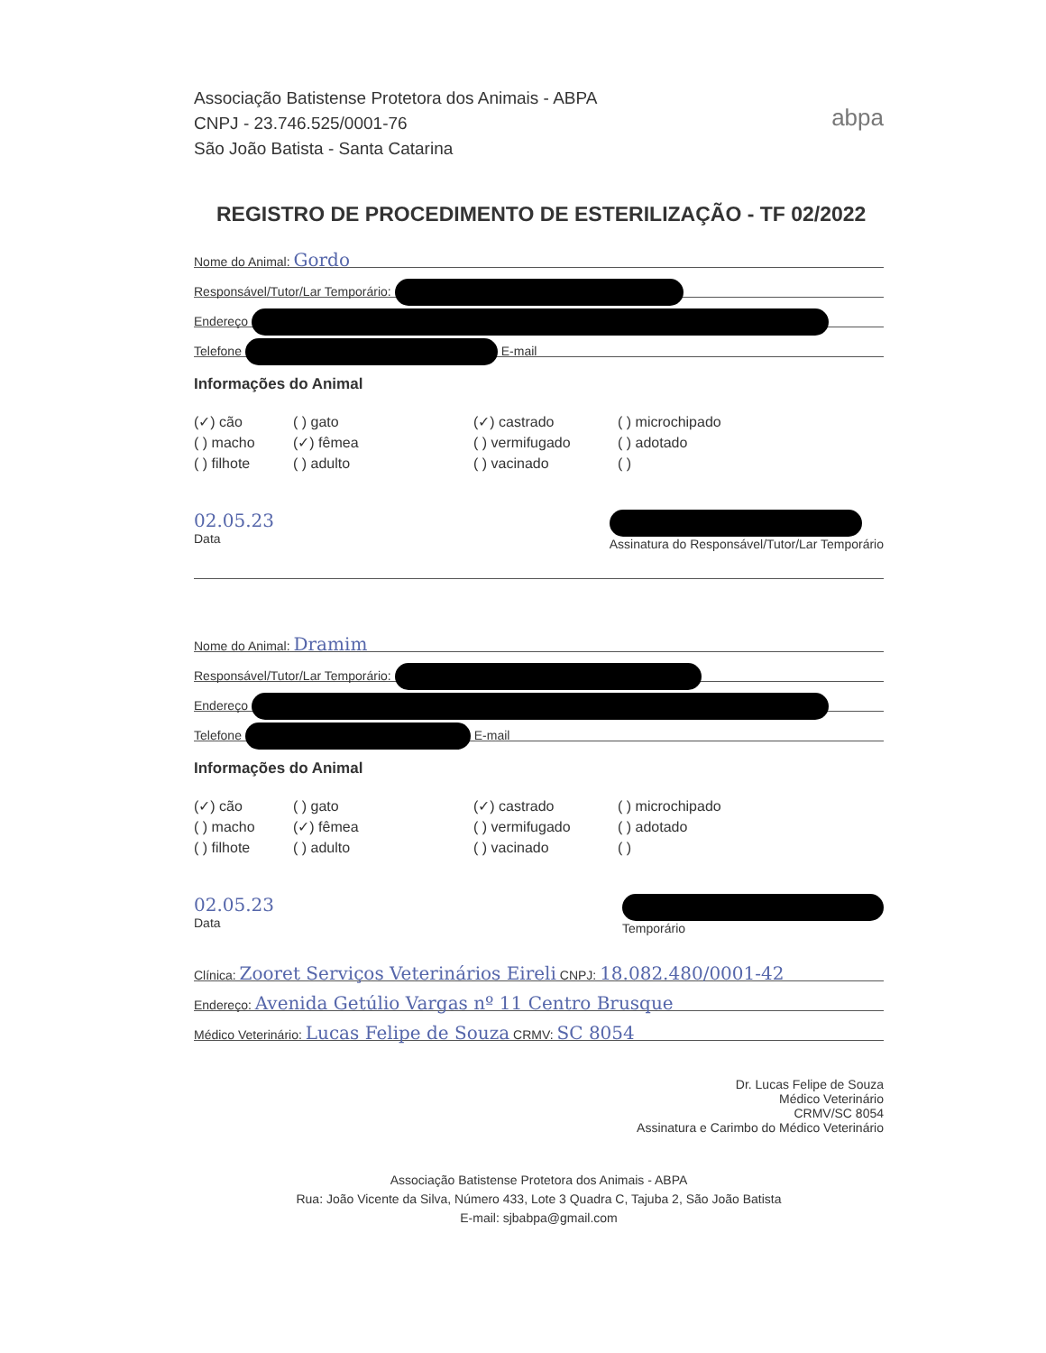Associação Batistense Protetora dos Animais - ABPA
CNPJ - 23.746.525/0001-76
São João Batista - Santa Catarina
abpa
REGISTRO DE PROCEDIMENTO DE ESTERILIZAÇÃO - TF 02/2022
Nome do Animal: Gordo
Responsável/Tutor/Lar Temporário:
Endereço
Telefone E-mail
Informações do Animal
(✓) cão
( ) gato
(✓) castrado
( ) microchipado
( ) macho
(✓) fêmea
( ) vermifugado
( ) adotado
( ) filhote
( ) adulto
( ) vacinado
( )
02.05.23
Data
Assinatura do Responsável/Tutor/Lar Temporário
Nome do Animal: Dramim
Responsável/Tutor/Lar Temporário:
Endereço
Telefone E-mail
Informações do Animal
(✓) cão
( ) gato
(✓) castrado
( ) microchipado
( ) macho
(✓) fêmea
( ) vermifugado
( ) adotado
( ) filhote
( ) adulto
( ) vacinado
( )
02.05.23
Data
Temporário
Clínica: Zooret Serviços Veterinários Eireli CNPJ: 18.082.480/0001-42
Endereço: Avenida Getúlio Vargas nº 11 Centro Brusque
Médico Veterinário: Lucas Felipe de Souza CRMV: SC 8054
Dr. Lucas Felipe de Souza
Médico Veterinário
CRMV/SC 8054
Assinatura e Carimbo do Médico Veterinário
Associação Batistense Protetora dos Animais - ABPA
Rua: João Vicente da Silva, Número 433, Lote 3 Quadra C, Tajuba 2, São João Batista
E-mail: sjbabpa@gmail.com